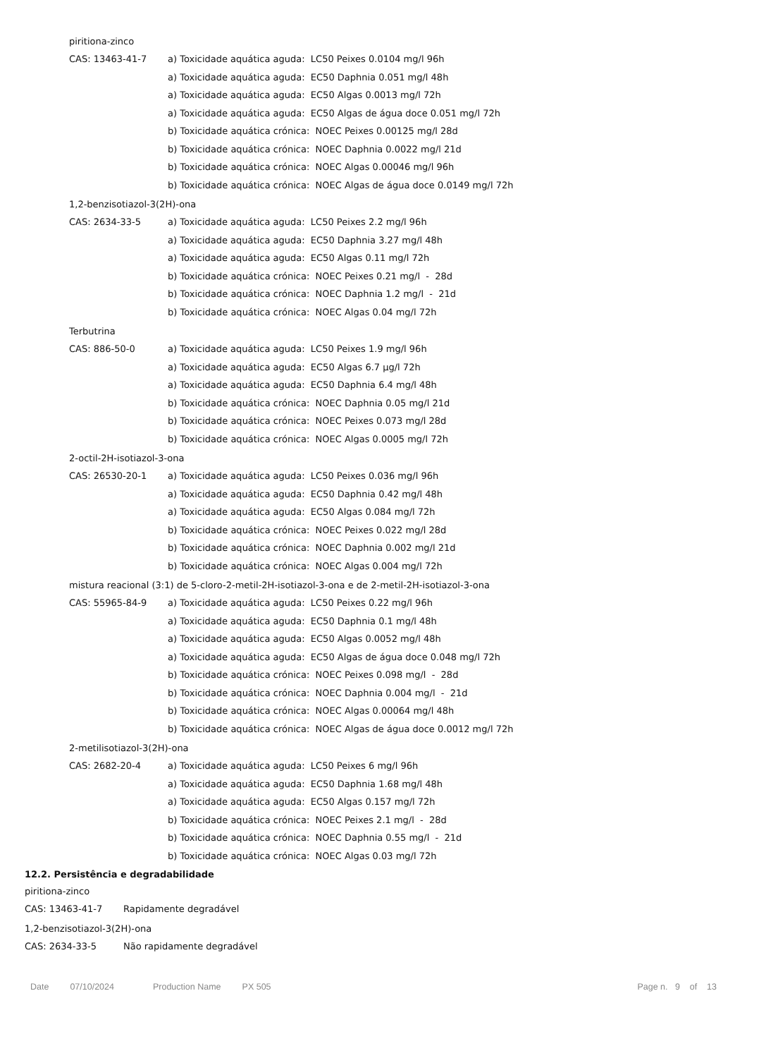piritiona-zinco
| CAS: 13463-41-7 | a) Toxicidade aquática aguda: LC50 Peixes 0.0104 mg/l 96h |
| | a) Toxicidade aquática aguda: EC50 Daphnia 0.051 mg/l 48h |
| | a) Toxicidade aquática aguda: EC50 Algas 0.0013 mg/l 72h |
| | a) Toxicidade aquática aguda: EC50 Algas de água doce 0.051 mg/l 72h |
| | b) Toxicidade aquática crónica: NOEC Peixes 0.00125 mg/l 28d |
| | b) Toxicidade aquática crónica: NOEC Daphnia 0.0022 mg/l 21d |
| | b) Toxicidade aquática crónica: NOEC Algas 0.00046 mg/l 96h |
| | b) Toxicidade aquática crónica: NOEC Algas de água doce 0.0149 mg/l 72h |
1,2-benzisotiazol-3(2H)-ona
| CAS: 2634-33-5 | a) Toxicidade aquática aguda: LC50 Peixes 2.2 mg/l 96h |
| | a) Toxicidade aquática aguda: EC50 Daphnia 3.27 mg/l 48h |
| | a) Toxicidade aquática aguda: EC50 Algas 0.11 mg/l 72h |
| | b) Toxicidade aquática crónica: NOEC Peixes 0.21 mg/l - 28d |
| | b) Toxicidade aquática crónica: NOEC Daphnia 1.2 mg/l - 21d |
| | b) Toxicidade aquática crónica: NOEC Algas 0.04 mg/l 72h |
Terbutrina
| CAS: 886-50-0 | a) Toxicidade aquática aguda: LC50 Peixes 1.9 mg/l 96h |
| | a) Toxicidade aquática aguda: EC50 Algas 6.7 µg/l 72h |
| | a) Toxicidade aquática aguda: EC50 Daphnia 6.4 mg/l 48h |
| | b) Toxicidade aquática crónica: NOEC Daphnia 0.05 mg/l 21d |
| | b) Toxicidade aquática crónica: NOEC Peixes 0.073 mg/l 28d |
| | b) Toxicidade aquática crónica: NOEC Algas 0.0005 mg/l 72h |
2-octil-2H-isotiazol-3-ona
| CAS: 26530-20-1 | a) Toxicidade aquática aguda: LC50 Peixes 0.036 mg/l 96h |
| | a) Toxicidade aquática aguda: EC50 Daphnia 0.42 mg/l 48h |
| | a) Toxicidade aquática aguda: EC50 Algas 0.084 mg/l 72h |
| | b) Toxicidade aquática crónica: NOEC Peixes 0.022 mg/l 28d |
| | b) Toxicidade aquática crónica: NOEC Daphnia 0.002 mg/l 21d |
| | b) Toxicidade aquática crónica: NOEC Algas 0.004 mg/l 72h |
mistura reacional (3:1) de 5-cloro-2-metil-2H-isotiazol-3-ona e de 2-metil-2H-isotiazol-3-ona
| CAS: 55965-84-9 | a) Toxicidade aquática aguda: LC50 Peixes 0.22 mg/l 96h |
| | a) Toxicidade aquática aguda: EC50 Daphnia 0.1 mg/l 48h |
| | a) Toxicidade aquática aguda: EC50 Algas 0.0052 mg/l 48h |
| | a) Toxicidade aquática aguda: EC50 Algas de água doce 0.048 mg/l 72h |
| | b) Toxicidade aquática crónica: NOEC Peixes 0.098 mg/l - 28d |
| | b) Toxicidade aquática crónica: NOEC Daphnia 0.004 mg/l - 21d |
| | b) Toxicidade aquática crónica: NOEC Algas 0.00064 mg/l 48h |
| | b) Toxicidade aquática crónica: NOEC Algas de água doce 0.0012 mg/l 72h |
2-metilisotiazol-3(2H)-ona
| CAS: 2682-20-4 | a) Toxicidade aquática aguda: LC50 Peixes 6 mg/l 96h |
| | a) Toxicidade aquática aguda: EC50 Daphnia 1.68 mg/l 48h |
| | a) Toxicidade aquática aguda: EC50 Algas 0.157 mg/l 72h |
| | b) Toxicidade aquática crónica: NOEC Peixes 2.1 mg/l - 28d |
| | b) Toxicidade aquática crónica: NOEC Daphnia 0.55 mg/l - 21d |
| | b) Toxicidade aquática crónica: NOEC Algas 0.03 mg/l 72h |
12.2. Persistência e degradabilidade
piritiona-zinco
| CAS: 13463-41-7 | Rapidamente degradável |
1,2-benzisotiazol-3(2H)-ona
| CAS: 2634-33-5 | Não rapidamente degradável |
Date 07/10/2024 Production Name PX 505 Page n. 9 of 13